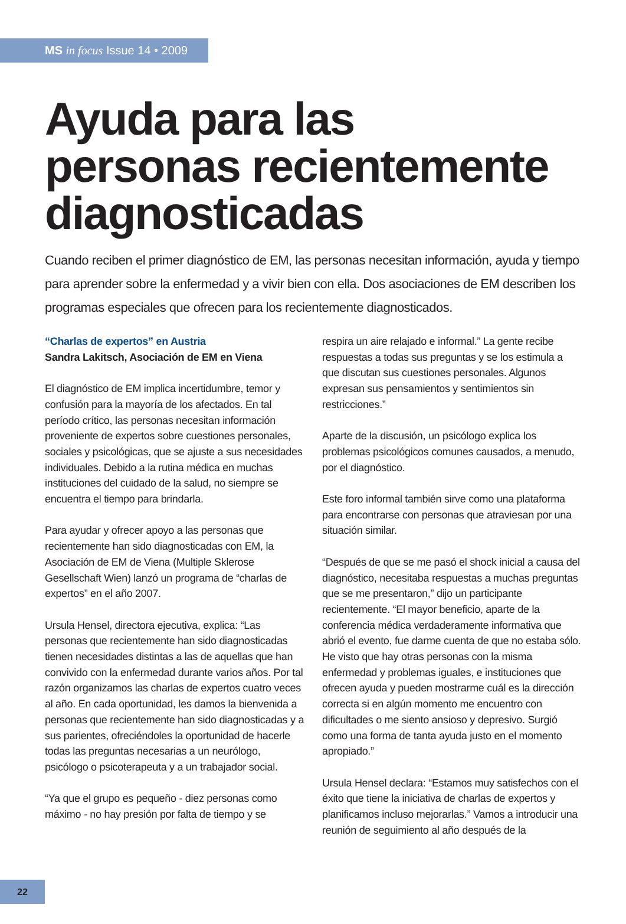MS in focus Issue 14 • 2009
Ayuda para las
personas recientemente
diagnosticadas
Cuando reciben el primer diagnóstico de EM, las personas necesitan información, ayuda y tiempo para aprender sobre la enfermedad y a vivir bien con ella. Dos asociaciones de EM describen los programas especiales que ofrecen para los recientemente diagnosticados.
“Charlas de expertos” en Austria
Sandra Lakitsch, Asociación de EM en Viena
El diagnóstico de EM implica incertidumbre, temor y confusión para la mayoría de los afectados. En tal período crítico, las personas necesitan información proveniente de expertos sobre cuestiones personales, sociales y psicológicas, que se ajuste a sus necesidades individuales. Debido a la rutina médica en muchas instituciones del cuidado de la salud, no siempre se encuentra el tiempo para brindarla.
Para ayudar y ofrecer apoyo a las personas que recientemente han sido diagnosticadas con EM, la Asociación de EM de Viena (Multiple Sklerose Gesellschaft Wien) lanzó un programa de “charlas de expertos” en el año 2007.
Ursula Hensel, directora ejecutiva, explica: “Las personas que recientemente han sido diagnosticadas tienen necesidades distintas a las de aquellas que han convivido con la enfermedad durante varios años. Por tal razón organizamos las charlas de expertos cuatro veces al año. En cada oportunidad, les damos la bienvenida a personas que recientemente han sido diagnosticadas y a sus parientes, ofreciéndoles la oportunidad de hacerle todas las preguntas necesarias a un neurólogo, psicólogo o psicoterapeuta y a un trabajador social.
“Ya que el grupo es pequeño - diez personas como máximo - no hay presión por falta de tiempo y se
respira un aire relajado e informal.” La gente recibe respuestas a todas sus preguntas y se los estimula a que discutan sus cuestiones personales. Algunos expresan sus pensamientos y sentimientos sin restricciones.”
Aparte de la discusión, un psicólogo explica los problemas psicológicos comunes causados, a menudo, por el diagnóstico.
Este foro informal también sirve como una plataforma para encontrarse con personas que atraviesan por una situación similar.
“Después de que se me pasó el shock inicial a causa del diagnóstico, necesitaba respuestas a muchas preguntas que se me presentaron,” dijo un participante recientemente. “El mayor beneficio, aparte de la conferencia médica verdaderamente informativa que abrió el evento, fue darme cuenta de que no estaba sólo. He visto que hay otras personas con la misma enfermedad y problemas iguales, e instituciones que ofrecen ayuda y pueden mostrarme cuál es la dirección correcta si en algún momento me encuentro con dificultades o me siento ansioso y depresivo. Surgió como una forma de tanta ayuda justo en el momento apropiado.”
Ursula Hensel declara: “Estamos muy satisfechos con el éxito que tiene la iniciativa de charlas de expertos y planificamos incluso mejorarlas.” Vamos a introducir una reunión de seguimiento al año después de la
22